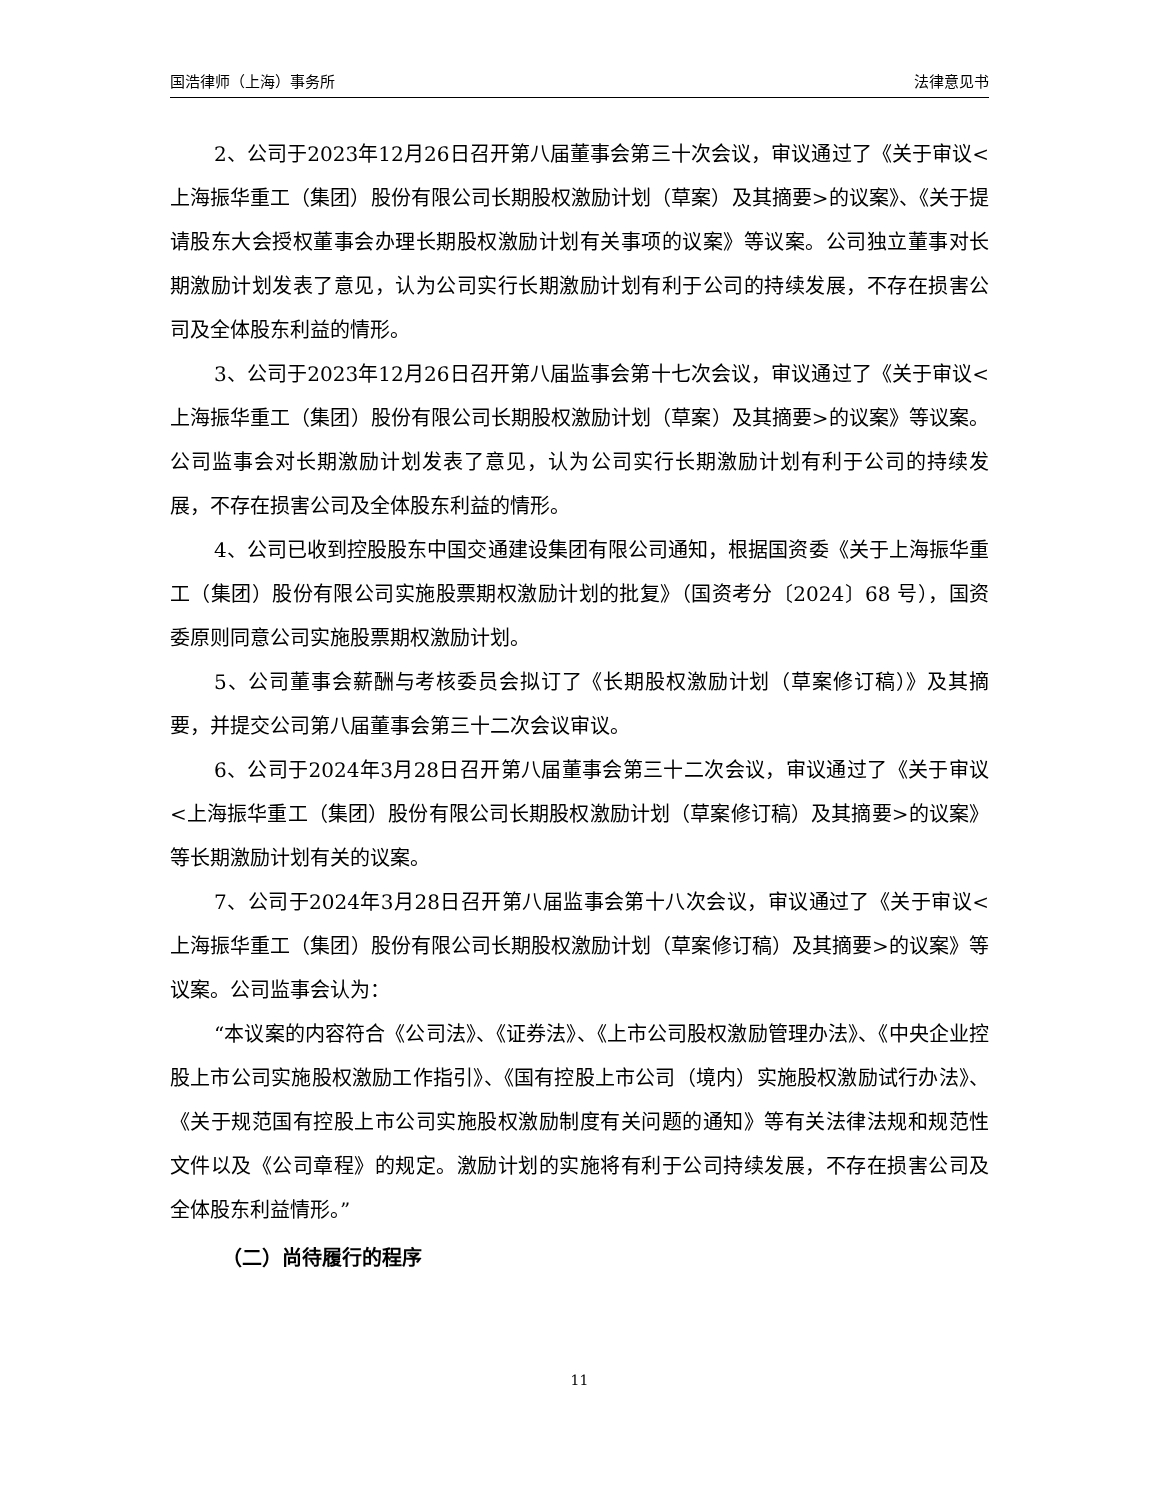国浩律师（上海）事务所 法律意见书
2、公司于2023年12月26日召开第八届董事会第三十次会议，审议通过了《关于审议<上海振华重工（集团）股份有限公司长期股权激励计划（草案）及其摘要>的议案》、《关于提请股东大会授权董事会办理长期股权激励计划有关事项的议案》等议案。公司独立董事对长期激励计划发表了意见，认为公司实行长期激励计划有利于公司的持续发展，不存在损害公司及全体股东利益的情形。
3、公司于2023年12月26日召开第八届监事会第十七次会议，审议通过了《关于审议<上海振华重工（集团）股份有限公司长期股权激励计划（草案）及其摘要>的议案》等议案。公司监事会对长期激励计划发表了意见，认为公司实行长期激励计划有利于公司的持续发展，不存在损害公司及全体股东利益的情形。
4、公司已收到控股股东中国交通建设集团有限公司通知，根据国资委《关于上海振华重工（集团）股份有限公司实施股票期权激励计划的批复》（国资考分〔2024〕68 号），国资委原则同意公司实施股票期权激励计划。
5、公司董事会薪酬与考核委员会拟订了《长期股权激励计划（草案修订稿）》及其摘要，并提交公司第八届董事会第三十二次会议审议。
6、公司于2024年3月28日召开第八届董事会第三十二次会议，审议通过了《关于审议<上海振华重工（集团）股份有限公司长期股权激励计划（草案修订稿）及其摘要>的议案》等长期激励计划有关的议案。
7、公司于2024年3月28日召开第八届监事会第十八次会议，审议通过了《关于审议<上海振华重工（集团）股份有限公司长期股权激励计划（草案修订稿）及其摘要>的议案》等议案。公司监事会认为：
“本议案的内容符合《公司法》、《证券法》、《上市公司股权激励管理办法》、《中央企业控股上市公司实施股权激励工作指引》、《国有控股上市公司（境内）实施股权激励试行办法》、《关于规范国有控股上市公司实施股权激励制度有关问题的通知》等有关法律法规和规范性文件以及《公司章程》的规定。激励计划的实施将有利于公司持续发展，不存在损害公司及全体股东利益情形。”
（二）尚待履行的程序
11